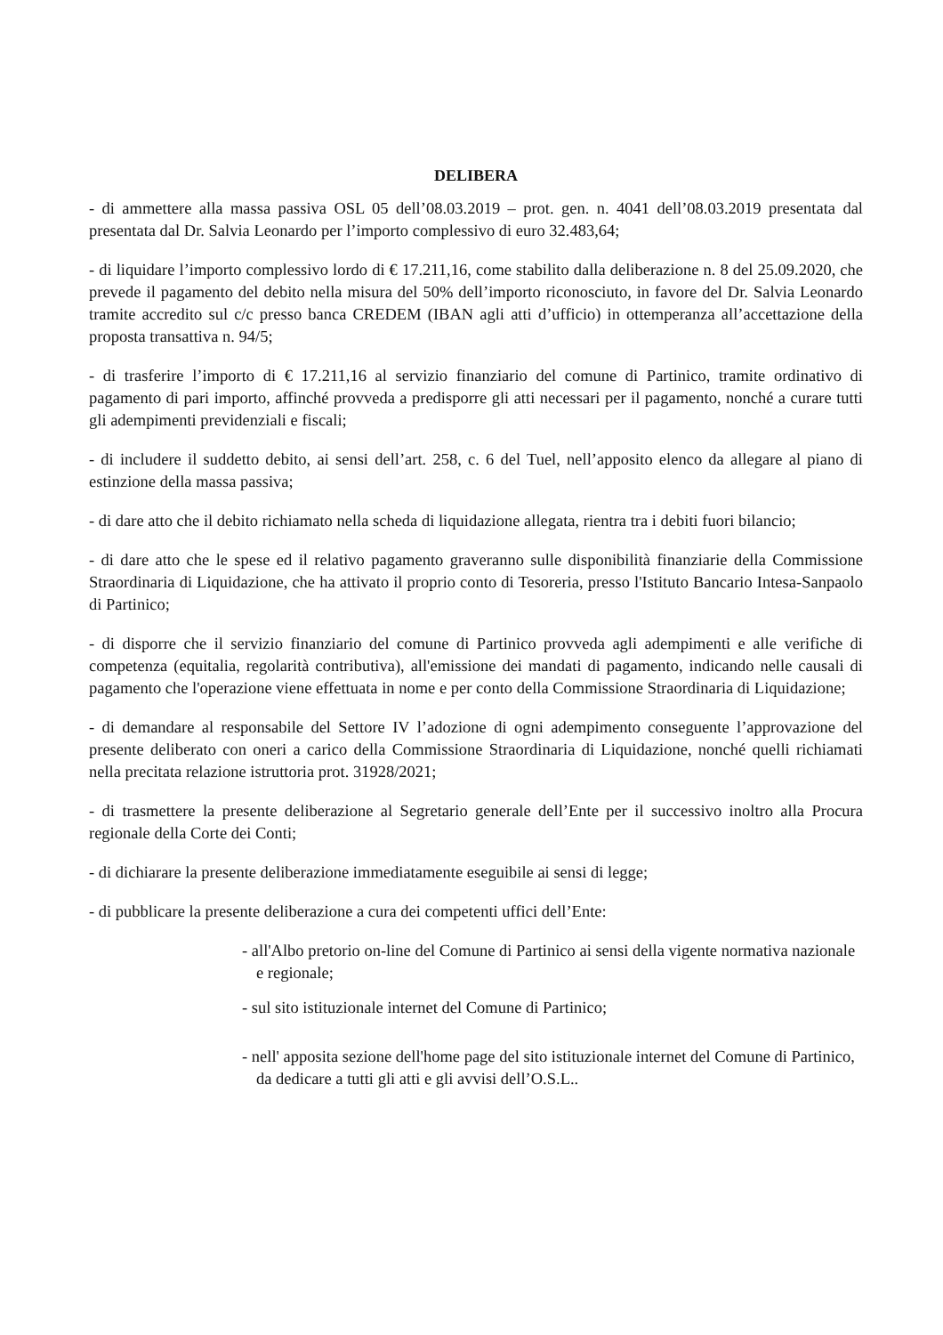DELIBERA
- di ammettere alla massa passiva OSL 05 dell’08.03.2019 – prot. gen. n. 4041 dell’08.03.2019 presentata dal presentata dal Dr. Salvia Leonardo per l’importo complessivo di euro 32.483,64;
- di liquidare l’importo complessivo lordo di € 17.211,16, come stabilito dalla deliberazione n. 8 del 25.09.2020, che prevede il pagamento del debito nella misura del 50% dell’importo riconosciuto, in favore del Dr. Salvia Leonardo tramite accredito sul c/c presso banca CREDEM (IBAN agli atti d’ufficio) in ottemperanza all’accettazione della proposta transattiva n. 94/5;
- di trasferire l’importo di € 17.211,16 al servizio finanziario del comune di Partinico, tramite ordinativo di pagamento di pari importo, affinché provveda a predisporre gli atti necessari per il pagamento, nonché a curare tutti gli adempimenti previdenziali e fiscali;
- di includere il suddetto debito, ai sensi dell’art. 258, c. 6 del Tuel, nell’apposito elenco da allegare al piano di estinzione della massa passiva;
- di dare atto che il debito richiamato nella scheda di liquidazione allegata, rientra tra i debiti fuori bilancio;
- di dare atto che le spese ed il relativo pagamento graveranno sulle disponibilità finanziarie della Commissione Straordinaria di Liquidazione, che ha attivato il proprio conto di Tesoreria, presso l'Istituto Bancario Intesa-Sanpaolo di Partinico;
- di disporre che il servizio finanziario del comune di Partinico provveda agli adempimenti e alle verifiche di competenza (equitalia, regolarità contributiva), all'emissione dei mandati di pagamento, indicando nelle causali di pagamento che l'operazione viene effettuata in nome e per conto della Commissione Straordinaria di Liquidazione;
- di demandare al responsabile del Settore IV l’adozione di ogni adempimento conseguente l’approvazione del presente deliberato con oneri a carico della Commissione Straordinaria di Liquidazione, nonché quelli richiamati nella precitata relazione istruttoria prot. 31928/2021;
- di trasmettere la presente deliberazione al Segretario generale dell’Ente per il successivo inoltro alla Procura regionale della Corte dei Conti;
- di dichiarare la presente deliberazione immediatamente eseguibile ai sensi di legge;
- di pubblicare la presente deliberazione a cura dei competenti uffici dell’Ente:
- all'Albo pretorio on-line del Comune di Partinico ai sensi della vigente normativa nazionale e regionale;
- sul sito istituzionale internet del Comune di Partinico;
- nell' apposita sezione dell'home page del sito istituzionale internet del Comune di Partinico, da dedicare a tutti gli atti e gli avvisi dell’O.S.L..